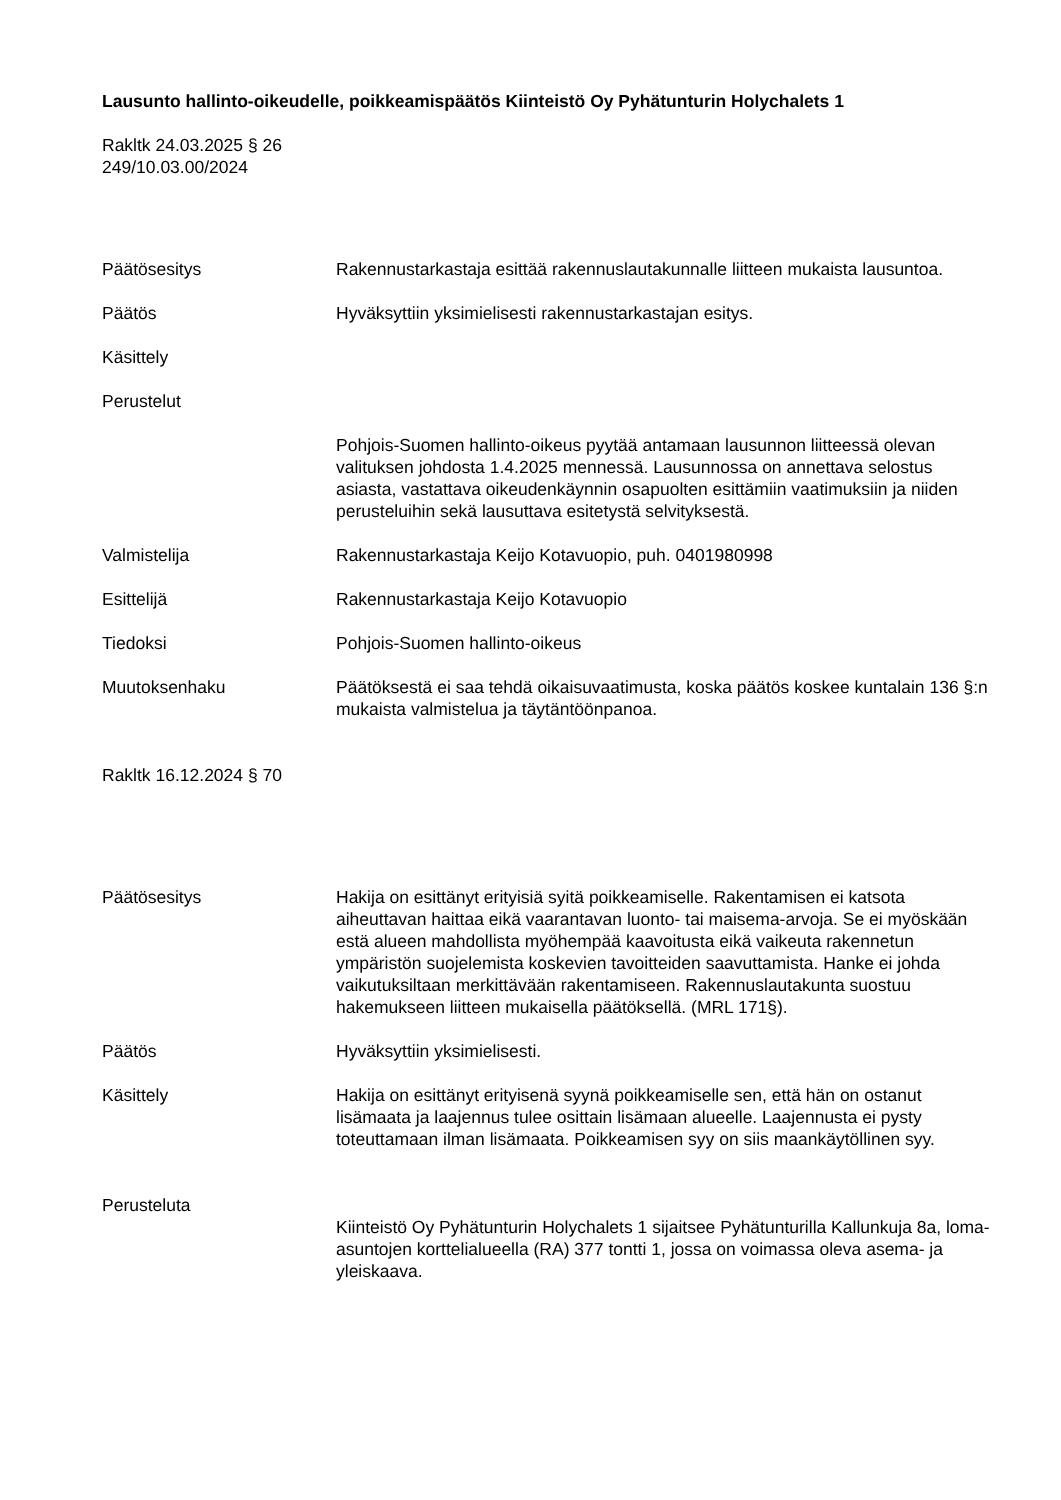Lausunto hallinto-oikeudelle, poikkeamispäätös Kiinteistö Oy Pyhätunturin Holychalets 1
Rakltk 24.03.2025 § 26
249/10.03.00/2024
Päätösesitys Rakennustarkastaja esittää rakennuslautakunnalle liitteen mukaista lausuntoa.
Päätös Hyväksyttiin yksimielisesti rakennustarkastajan esitys.
Käsittely
Perustelut
Pohjois-Suomen hallinto-oikeus pyytää antamaan lausunnon liitteessä olevan valituksen johdosta 1.4.2025 mennessä. Lausunnossa on annettava selostus asiasta, vastattava oikeudenkäynnin osapuolten esittämiin vaatimuksiin ja niiden perusteluihin sekä lausuttava esitetystä selvityksestä.
Valmistelija Rakennustarkastaja Keijo Kotavuopio, puh. 0401980998
Esittelijä Rakennustarkastaja Keijo Kotavuopio
Tiedoksi Pohjois-Suomen hallinto-oikeus
Muutoksenhaku Päätöksestä ei saa tehdä oikaisuvaatimusta, koska päätös koskee kuntalain 136 §:n mukaista valmistelua ja täytäntöönpanoa.
Rakltk 16.12.2024 § 70
Päätösesitys Hakija on esittänyt erityisiä syitä poikkeamiselle. Rakentamisen ei katsota aiheuttavan haittaa eikä vaarantavan luonto- tai maisema-arvoja. Se ei myöskään estä alueen mahdollista myöhempää kaavoitusta eikä vaikeuta rakennetun ympäristön suojelemista koskevien tavoitteiden saavuttamista. Hanke ei johda vaikutuksiltaan merkittävään rakentamiseen. Rakennuslautakunta suostuu hakemukseen liitteen mukaisella päätöksellä. (MRL 171§).
Päätös Hyväksyttiin yksimielisesti.
Käsittely Hakija on esittänyt erityisenä syynä poikkeamiselle sen, että hän on ostanut lisämaata ja laajennus tulee osittain lisämaan alueelle. Laajennusta ei pysty toteuttamaan ilman lisämaata. Poikkeamisen syy on siis maankäytöllinen syy.
Perusteluta
Kiinteistö Oy Pyhätunturin Holychalets 1 sijaitsee Pyhätunturilla Kallunkuja 8a, loma-asuntojen korttelialueella (RA) 377 tontti 1, jossa on voimassa oleva asema- ja yleiskaava.